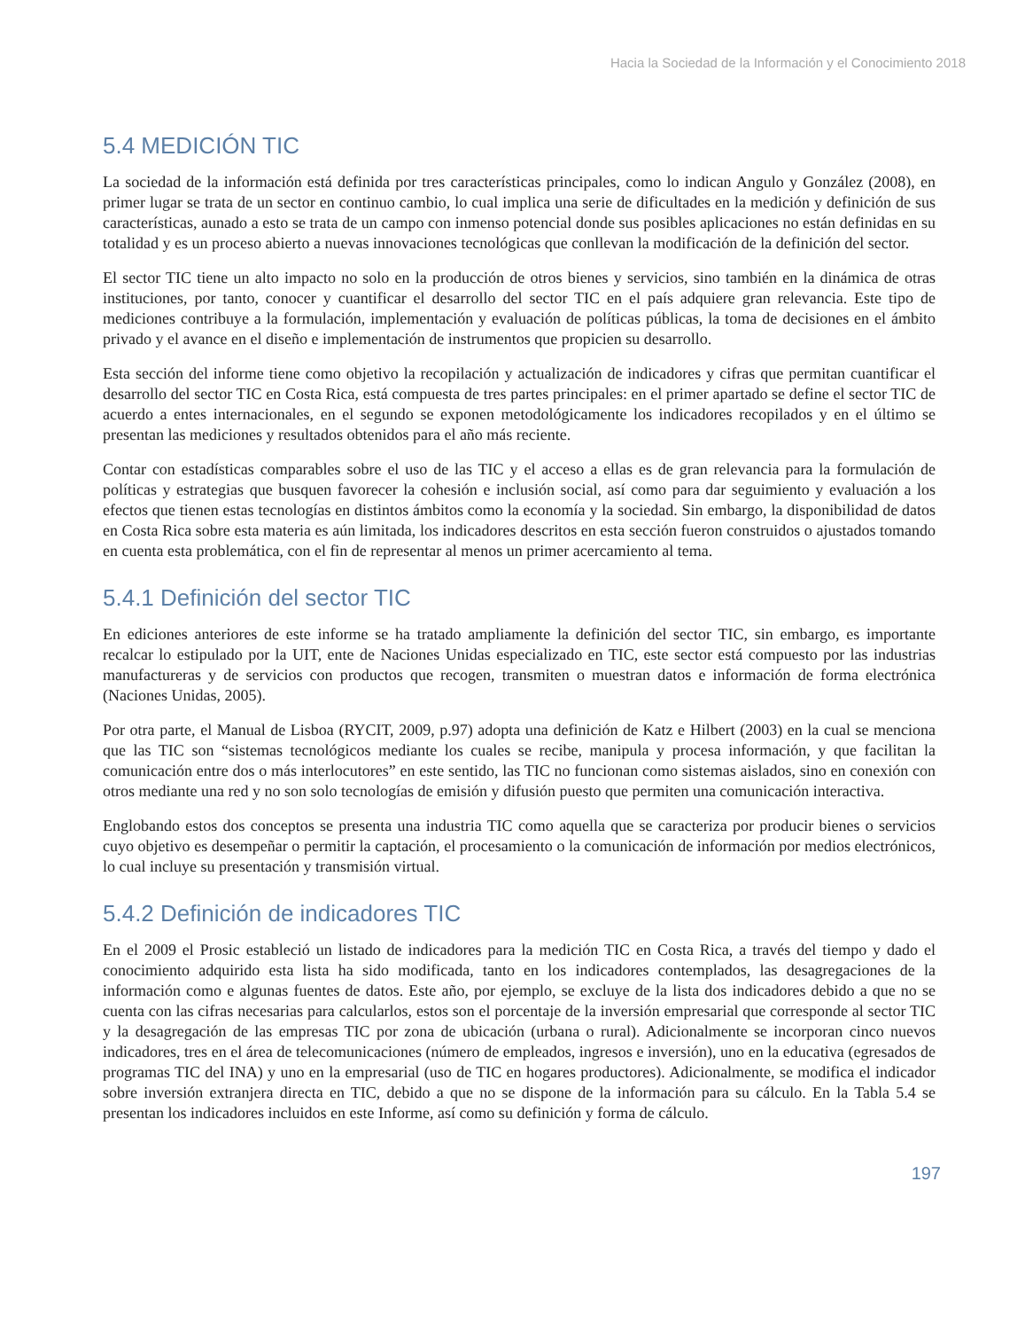Hacia la Sociedad de la Información y el Conocimiento 2018
5.4 MEDICIÓN TIC
La sociedad de la información está definida por tres características principales, como lo indican Angulo y González (2008), en primer lugar se trata de un sector en continuo cambio, lo cual implica una serie de dificultades en la medición y definición de sus características, aunado a esto se trata de un campo con inmenso potencial donde sus posibles aplicaciones no están definidas en su totalidad y es un proceso abierto a nuevas innovaciones tecnológicas que conllevan la modificación de la definición del sector.
El sector TIC tiene un alto impacto no solo en la producción de otros bienes y servicios, sino también en la dinámica de otras instituciones, por tanto, conocer y cuantificar el desarrollo del sector TIC en el país adquiere gran relevancia. Este tipo de mediciones contribuye a la formulación, implementación y evaluación de políticas públicas, la toma de decisiones en el ámbito privado y el avance en el diseño e implementación de instrumentos que propicien su desarrollo.
Esta sección del informe tiene como objetivo la recopilación y actualización de indicadores y cifras que permitan cuantificar el desarrollo del sector TIC en Costa Rica, está compuesta de tres partes principales: en el primer apartado se define el sector TIC de acuerdo a entes internacionales, en el segundo se exponen metodológicamente los indicadores recopilados y en el último se presentan las mediciones y resultados obtenidos para el año más reciente.
Contar con estadísticas comparables sobre el uso de las TIC y el acceso a ellas es de gran relevancia para la formulación de políticas y estrategias que busquen favorecer la cohesión e inclusión social, así como para dar seguimiento y evaluación a los efectos que tienen estas tecnologías en distintos ámbitos como la economía y la sociedad. Sin embargo, la disponibilidad de datos en Costa Rica sobre esta materia es aún limitada, los indicadores descritos en esta sección fueron construidos o ajustados tomando en cuenta esta problemática, con el fin de representar al menos un primer acercamiento al tema.
5.4.1 Definición del sector TIC
En ediciones anteriores de este informe se ha tratado ampliamente la definición del sector TIC, sin embargo, es importante recalcar lo estipulado por la UIT, ente de Naciones Unidas especializado en TIC, este sector está compuesto por las industrias manufactureras y de servicios con productos que recogen, transmiten o muestran datos e información de forma electrónica (Naciones Unidas, 2005).
Por otra parte, el Manual de Lisboa (RYCIT, 2009, p.97) adopta una definición de Katz e Hilbert (2003) en la cual se menciona que las TIC son “sistemas tecnológicos mediante los cuales se recibe, manipula y procesa información, y que facilitan la comunicación entre dos o más interlocutores” en este sentido, las TIC no funcionan como sistemas aislados, sino en conexión con otros mediante una red y no son solo tecnologías de emisión y difusión puesto que permiten una comunicación interactiva.
Englobando estos dos conceptos se presenta una industria TIC como aquella que se caracteriza por producir bienes o servicios cuyo objetivo es desempeñar o permitir la captación, el procesamiento o la comunicación de información por medios electrónicos, lo cual incluye su presentación y transmisión virtual.
5.4.2 Definición de indicadores TIC
En el 2009 el Prosic estableció un listado de indicadores para la medición TIC en Costa Rica, a través del tiempo y dado el conocimiento adquirido esta lista ha sido modificada, tanto en los indicadores contemplados, las desagregaciones de la información como e algunas fuentes de datos. Este año, por ejemplo, se excluye de la lista dos indicadores debido a que no se cuenta con las cifras necesarias para calcularlos, estos son el porcentaje de la inversión empresarial que corresponde al sector TIC y la desagregación de las empresas TIC por zona de ubicación (urbana o rural). Adicionalmente se incorporan cinco nuevos indicadores, tres en el área de telecomunicaciones (número de empleados, ingresos e inversión), uno en la educativa (egresados de programas TIC del INA) y uno en la empresarial (uso de TIC en hogares productores). Adicionalmente, se modifica el indicador sobre inversión extranjera directa en TIC, debido a que no se dispone de la información para su cálculo. En la Tabla 5.4 se presentan los indicadores incluidos en este Informe, así como su definición y forma de cálculo.
197